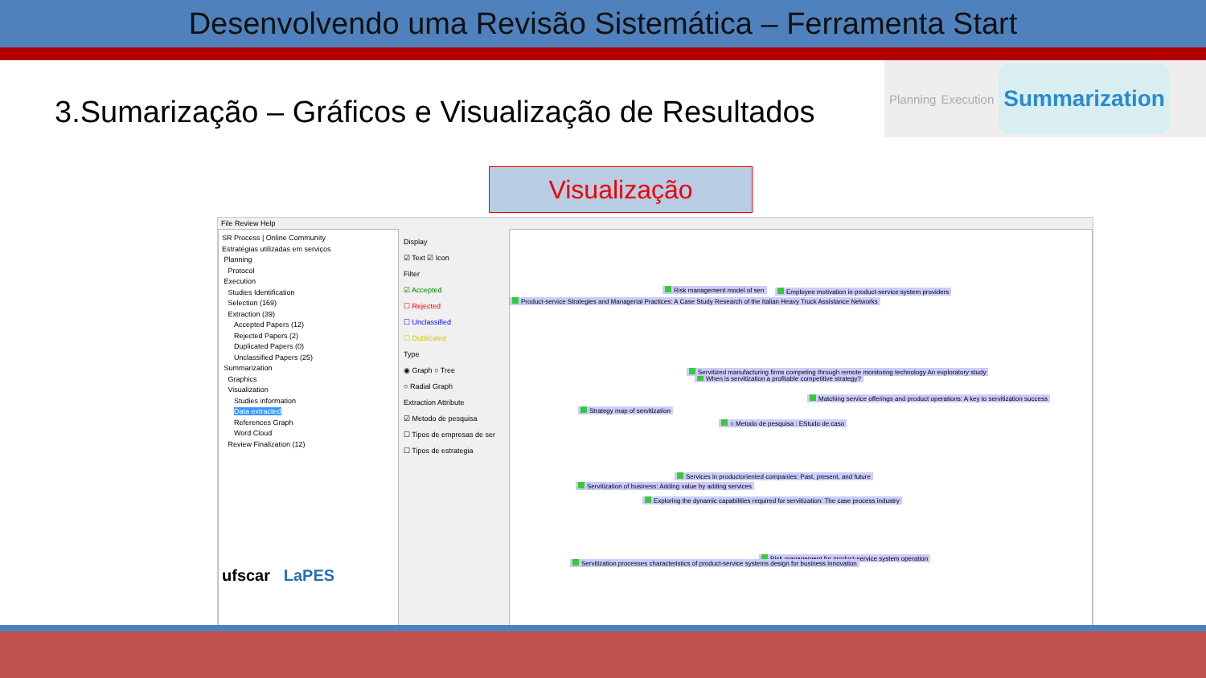Desenvolvendo uma Revisão Sistemática – Ferramenta Start
3.Sumarização – Gráficos e Visualização de Resultados
Planning Execution Summarization
Visualização
File Review Help
SR Process | Online Community
Estratégias utilizadas em serviços
Planning
Protocol
Execution
Studies Identification
Selection (169)
Extraction (39)
Accepted Papers (12)
Rejected Papers (2)
Duplicated Papers (0)
Unclassified Papers (25)
Summarization
Graphics
Visualization
Studies information
Data extracted
References Graph
Word Cloud
Review Finalization (12)
ufscar LaPES
Display
☑ Text ☑ Icon
Filter
☑ Accepted
☐ Rejected
☐ Unclassified
☐ Dublicated
Type
◉ Graph ○ Tree
○ Radial Graph
Extraction Attribute
☑ Metodo de pesquisa
☐ Tipos de empresas de ser
☐ Tipos de estrategia
Risk management model of sen Employee motivation in product-service system providers
Product-service Strategies and Managerial Practices: A Case Study Research of the Italian Heavy Truck Assistance Networks
When is servitization a profitable competitive strategy?
Servitized manufacturing firms competing through remote monitoring technology An exploratory study
Matching service offerings and product operations: A key to servitization success
Strategy map of servitization
○ Metodo de pesquisa : EStudo de caso
Services in productoriented companies: Past, present, and future
Servitization of business: Adding value by adding services
Exploring the dynamic capabilities required for servitization: The case process industry
Risk management for product-service system operation
Servitization processes characteristics of product-service systems design for business innovation